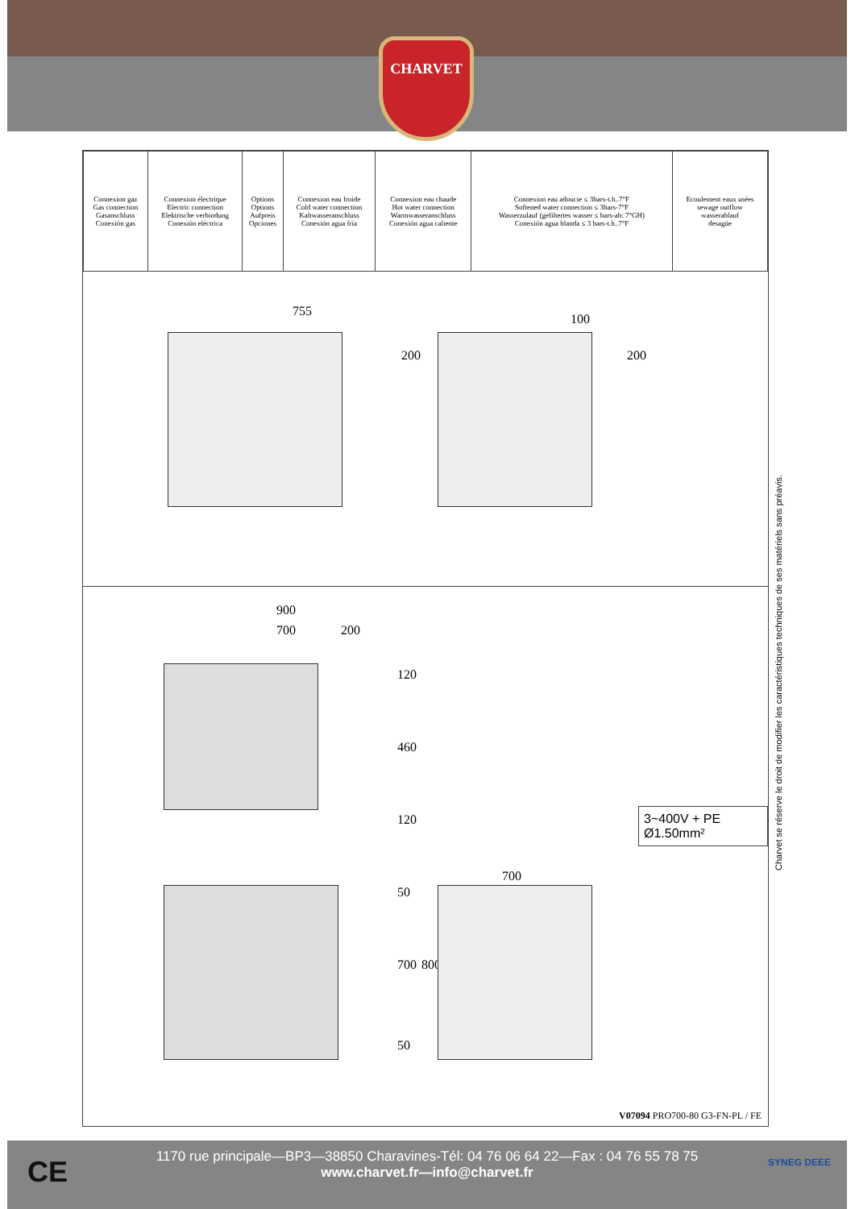CHARVET
| Connexion gaz Gas connection Gasanschluss Conexión gas | Connexion électrique Electric connection Elektrische verbindung Conexión eléctrica | Options Options Aufpreis Opciones | Connexion eau froide Cold water connection Kaltwasseranschluss Conexión agua fría | Connexion eau chaude Hot water connection Warmwasseranschluss Conexión agua caliente | Connexion eau adoucie ≤ 3bars-t.h..7°F Softened water connection ≤ 3bars-7°F Wasserzulauf (gefiltertes wasser ≤ bars-ab: 7°GH) Conexión agua blanda ≤ 3 bars-t.h..7°F | Ecoulement eaux usées sewage outflow wasserablauf desagüe |
755
200
100
200
900
700 200
120
460
120
700
50
700 800
50
3~400V + PE Ø1.50mm²
V07094 PRO700-80 G3-FN-PL / FE
Charvet se réserve le droit de modifier les caractéristiques techniques de ses matériels sans préavis.
CE
1170 rue principale—BP3—38850 Charavines-Tél: 04 76 06 64 22—Fax : 04 76 55 78 75
www.charvet.fr—info@charvet.fr
SYNEG DEEE